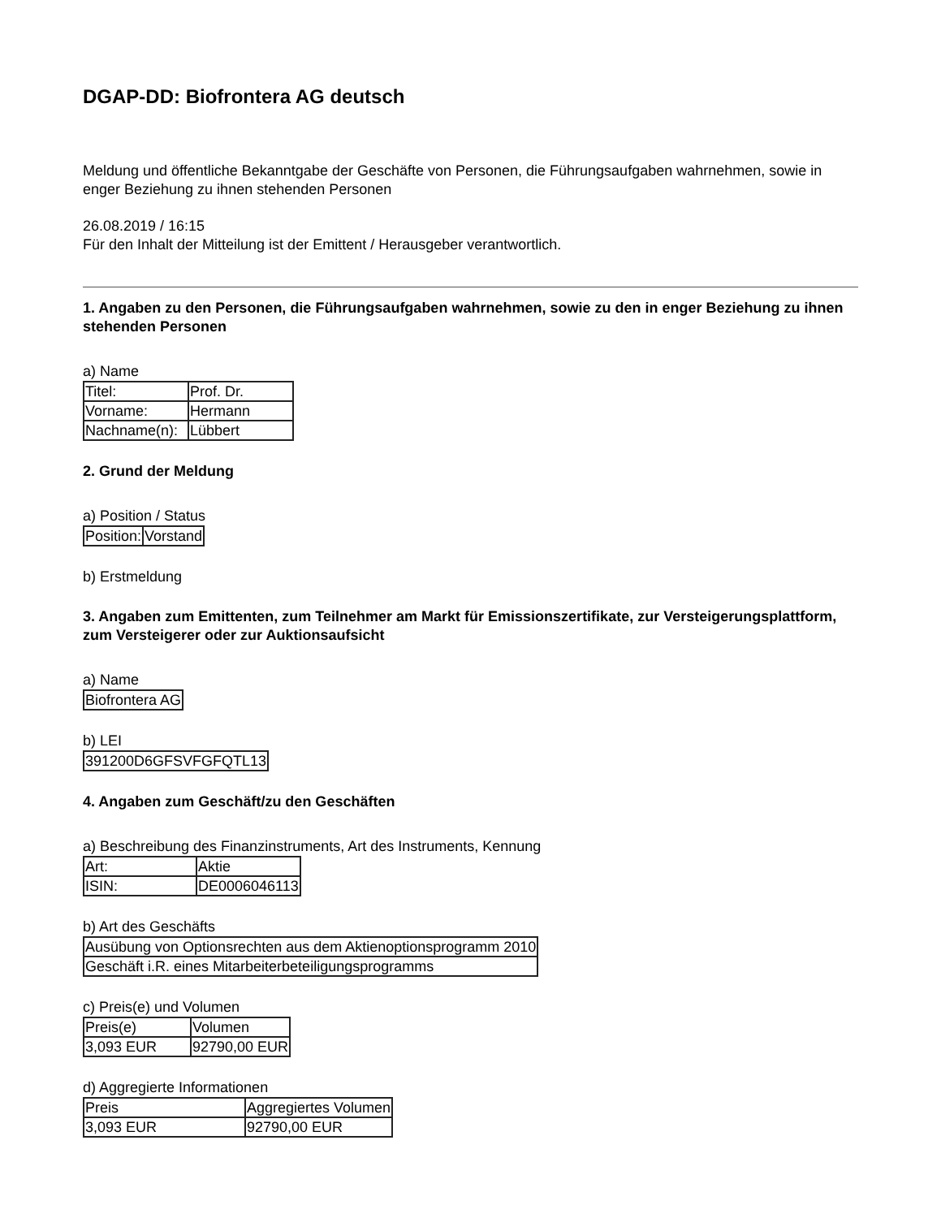DGAP-DD: Biofrontera AG deutsch
Meldung und öffentliche Bekanntgabe der Geschäfte von Personen, die Führungsaufgaben wahrnehmen, sowie in enger Beziehung zu ihnen stehenden Personen
26.08.2019 / 16:15
Für den Inhalt der Mitteilung ist der Emittent / Herausgeber verantwortlich.
1. Angaben zu den Personen, die Führungsaufgaben wahrnehmen, sowie zu den in enger Beziehung zu ihnen stehenden Personen
a) Name
| Titel: | Prof. Dr. |
| Vorname: | Hermann |
| Nachname(n): | Lübbert |
2. Grund der Meldung
a) Position / Status
| Position: | Vorstand |
b) Erstmeldung
3. Angaben zum Emittenten, zum Teilnehmer am Markt für Emissionszertifikate, zur Versteigerungsplattform, zum Versteigerer oder zur Auktionsaufsicht
a) Name
| Biofrontera AG |
b) LEI
| 391200D6GFSVFGFQTL13 |
4. Angaben zum Geschäft/zu den Geschäften
a) Beschreibung des Finanzinstruments, Art des Instruments, Kennung
| Art: | Aktie |
| ISIN: | DE0006046113 |
b) Art des Geschäfts
| Ausübung von Optionsrechten aus dem Aktienoptionsprogramm 2010 |
| Geschäft i.R. eines Mitarbeiterbeteiligungsprogramms |
c) Preis(e) und Volumen
| Preis(e) | Volumen |
| 3,093 EUR | 92790,00 EUR |
d) Aggregierte Informationen
| Preis | Aggregiertes Volumen |
| 3,093 EUR | 92790,00 EUR |